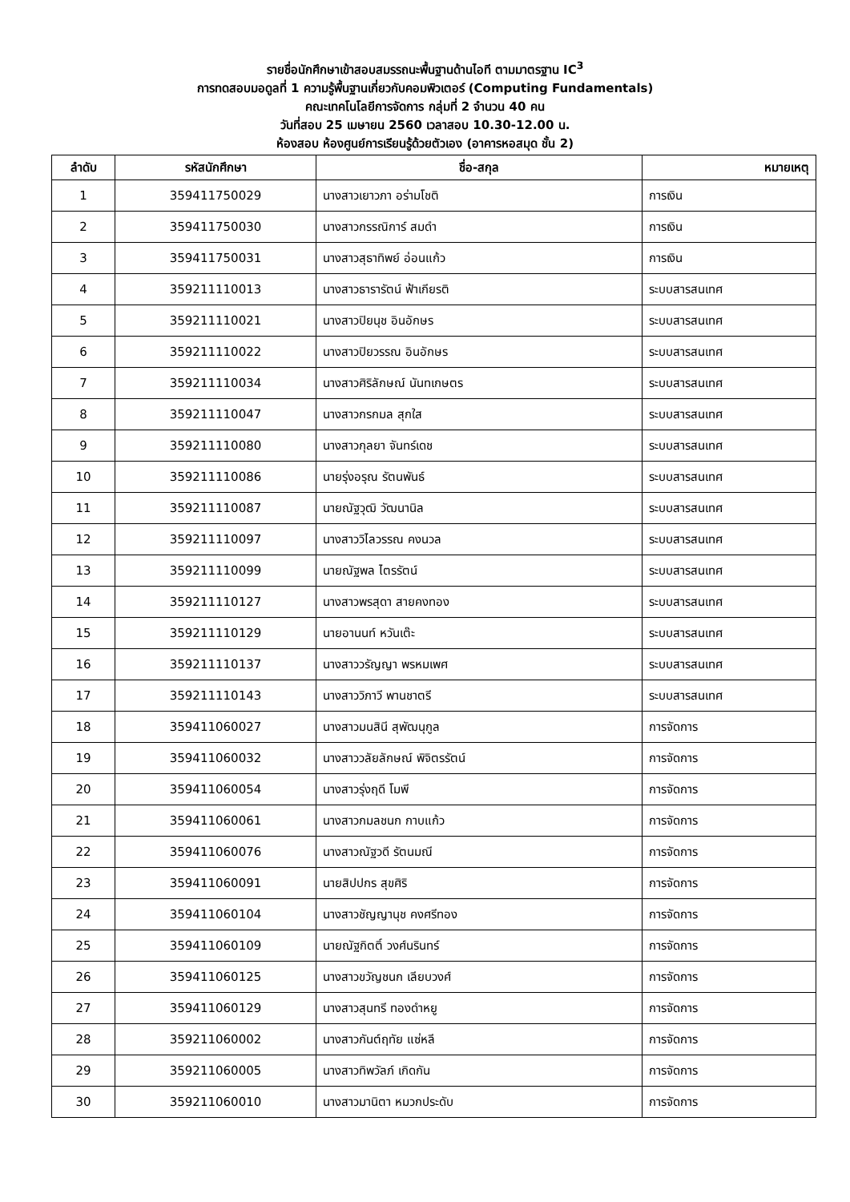รายชื่อนักศึกษาเข้าสอบสมรรถนะพื้นฐานด้านไอที ตามมาตรฐาน IC<sup>3</sup>
การทดสอบมอดูลที่ 1 ความรู้พื้นฐานเกี่ยวกับคอมพิวเตอร์ (Computing Fundamentals)
คณะเทคโนโลยีการจัดการ กลุ่มที่ 2 จำนวน 40 คน
วันที่สอบ 25 เมษายน 2560 เวลาสอบ 10.30-12.00 น.
ห้องสอบ ห้องศูนย์การเรียนรู้ด้วยตัวเอง (อาคารหอสมุด ชั้น 2)
| ลำดับ | รหัสนักศึกษา | ชื่อ-สกุล | หมายเหตุ |
| --- | --- | --- | --- |
| 1 | 359411750029 | นางสาวเยาวภา อร่ามโชติ | การเงิน |
| 2 | 359411750030 | นางสาวกรรณิการ์ สมดำ | การเงิน |
| 3 | 359411750031 | นางสาวสุธาทิพย์ อ่อนแก้ว | การเงิน |
| 4 | 359211110013 | นางสาวธารารัตน์ ฟ้าเกียรติ | ระบบสารสนเทศ |
| 5 | 359211110021 | นางสาวปิยนุช อินอักษร | ระบบสารสนเทศ |
| 6 | 359211110022 | นางสาวปิยวรรณ อินอักษร | ระบบสารสนเทศ |
| 7 | 359211110034 | นางสาวศิริลักษณ์ นันทเกษตร | ระบบสารสนเทศ |
| 8 | 359211110047 | นางสาวกรกมล สุกใส | ระบบสารสนเทศ |
| 9 | 359211110080 | นางสาวกุลยา จันทร์เดช | ระบบสารสนเทศ |
| 10 | 359211110086 | นายรุ่งอรุณ รัตนพันธ์ | ระบบสารสนเทศ |
| 11 | 359211110087 | นายณัฐวุฒิ วัฒนานิล | ระบบสารสนเทศ |
| 12 | 359211110097 | นางสาววิไลวรรณ คงนวล | ระบบสารสนเทศ |
| 13 | 359211110099 | นายณัฐพล ไตรรัตน์ | ระบบสารสนเทศ |
| 14 | 359211110127 | นางสาวพรสุดา สายคงทอง | ระบบสารสนเทศ |
| 15 | 359211110129 | นายอานนท์ หวันเต๊ะ | ระบบสารสนเทศ |
| 16 | 359211110137 | นางสาววรัญญา พรหมเพศ | ระบบสารสนเทศ |
| 17 | 359211110143 | นางสาววิภาวี พานชาตรี | ระบบสารสนเทศ |
| 18 | 359411060027 | นางสาวมนสินี สุพัฒนุกูล | การจัดการ |
| 19 | 359411060032 | นางสาววลัยลักษณ์ พิจิตรรัตน์ | การจัดการ |
| 20 | 359411060054 | นางสาวรุ่งฤดี โมพี | การจัดการ |
| 21 | 359411060061 | นางสาวกมลชนก กาบแก้ว | การจัดการ |
| 22 | 359411060076 | นางสาวณัฐวดี รัตนมณี | การจัดการ |
| 23 | 359411060091 | นายสิปปกร สุขศิริ | การจัดการ |
| 24 | 359411060104 | นางสาวชัญญานุช คงศรีทอง | การจัดการ |
| 25 | 359411060109 | นายณัฐกิตติ์ วงศ์นรินทร์ | การจัดการ |
| 26 | 359411060125 | นางสาวขวัญชนก เลียบวงศ์ | การจัดการ |
| 27 | 359411060129 | นางสาวสุนทรี ทองดำหยู | การจัดการ |
| 28 | 359211060002 | นางสาวกันต์ฤทัย แซ่หลี | การจัดการ |
| 29 | 359211060005 | นางสาวทิพวัลภ์ เกิดกัน | การจัดการ |
| 30 | 359211060010 | นางสาวมานิตา หมวกประดับ | การจัดการ |